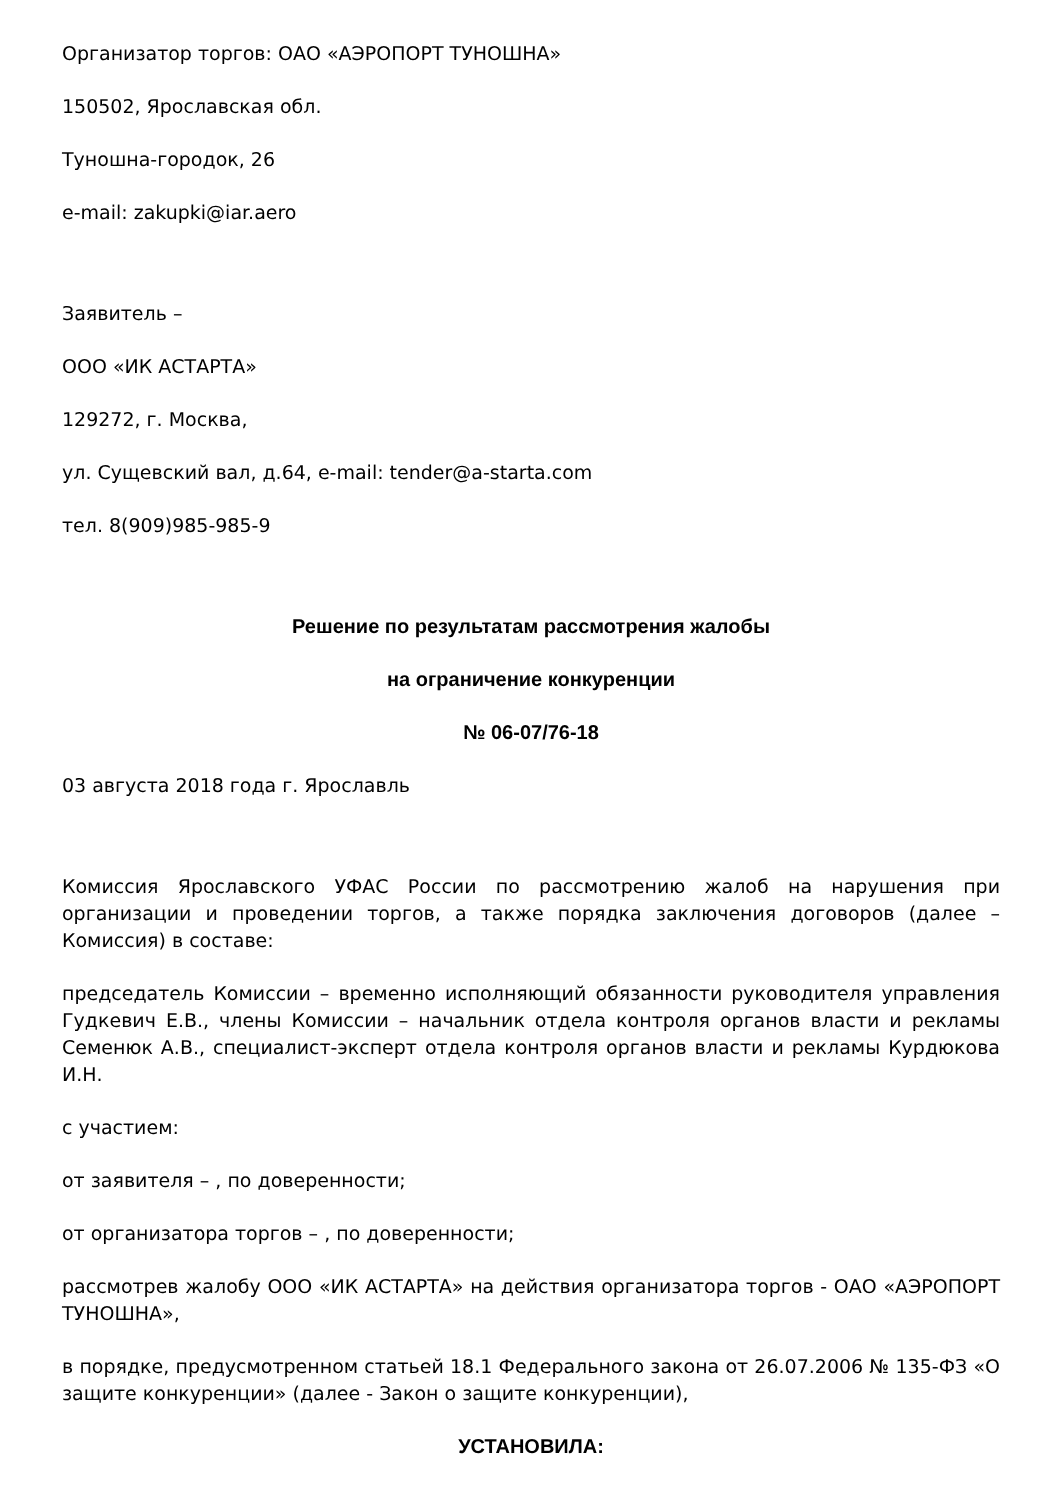Организатор торгов: ОАО «АЭРОПОРТ ТУНОШНА»
150502, Ярославская обл.
Туношна-городок, 26
e-mail: zakupki@iar.aero
Заявитель –
ООО «ИК АСТАРТА»
129272, г. Москва,
ул. Сущевский вал, д.64, e-mail: tender@a-starta.com
тел. 8(909)985-985-9
Решение по результатам рассмотрения жалобы
на ограничение конкуренции
№ 06-07/76-18
03 августа 2018 года г. Ярославль
Комиссия Ярославского УФАС России по рассмотрению жалоб на нарушения при организации и проведении торгов, а также порядка заключения договоров (далее – Комиссия) в составе:
председатель Комиссии – временно исполняющий обязанности руководителя управления Гудкевич Е.В., члены Комиссии – начальник отдела контроля органов власти и рекламы Семенюк А.В., специалист-эксперт отдела контроля органов власти и рекламы Курдюкова И.Н.
с участием:
от заявителя – , по доверенности;
от организатора торгов – , по доверенности;
рассмотрев жалобу ООО «ИК АСТАРТА» на действия организатора торгов - ОАО «АЭРОПОРТ ТУНОШНА»,
в порядке, предусмотренном статьей 18.1 Федерального закона от 26.07.2006 № 135-ФЗ «О защите конкуренции» (далее - Закон о защите конкуренции),
УСТАНОВИЛА: